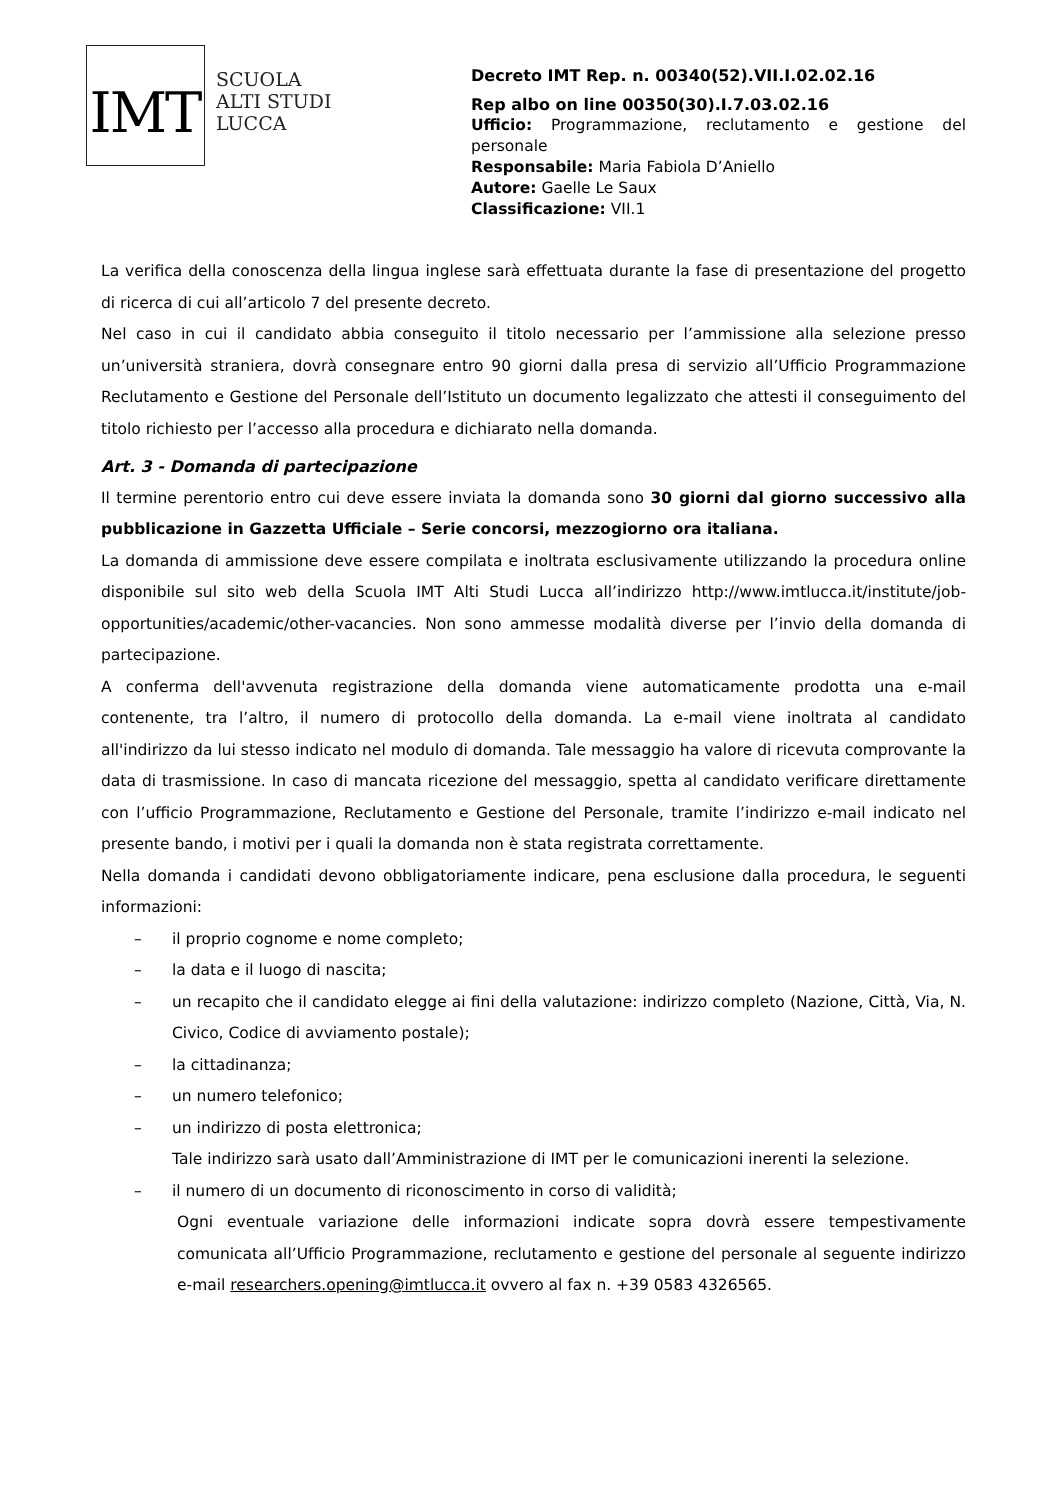IMT
SCUOLA
ALTI STUDI
LUCCA
Decreto IMT Rep. n. 00340(52).VII.I.02.02.16
Rep albo on line 00350(30).I.7.03.02.16
Ufficio: Programmazione, reclutamento e gestione del personale
Responsabile: Maria Fabiola D’Aniello
Autore: Gaelle Le Saux
Classificazione: VII.1
La verifica della conoscenza della lingua inglese sarà effettuata durante la fase di presentazione del progetto di ricerca di cui all’articolo 7 del presente decreto.
Nel caso in cui il candidato abbia conseguito il titolo necessario per l’ammissione alla selezione presso un’università straniera, dovrà consegnare entro 90 giorni dalla presa di servizio all’Ufficio Programmazione Reclutamento e Gestione del Personale dell’Istituto un documento legalizzato che attesti il conseguimento del titolo richiesto per l’accesso alla procedura e dichiarato nella domanda.
Art. 3 - Domanda di partecipazione
Il termine perentorio entro cui deve essere inviata la domanda sono 30 giorni dal giorno successivo alla pubblicazione in Gazzetta Ufficiale – Serie concorsi, mezzogiorno ora italiana.
La domanda di ammissione deve essere compilata e inoltrata esclusivamente utilizzando la procedura online disponibile sul sito web della Scuola IMT Alti Studi Lucca all’indirizzo http://www.imtlucca.it/institute/job-opportunities/academic/other-vacancies. Non sono ammesse modalità diverse per l’invio della domanda di partecipazione.
A conferma dell'avvenuta registrazione della domanda viene automaticamente prodotta una e-mail contenente, tra l’altro, il numero di protocollo della domanda. La e-mail viene inoltrata al candidato all'indirizzo da lui stesso indicato nel modulo di domanda. Tale messaggio ha valore di ricevuta comprovante la data di trasmissione. In caso di mancata ricezione del messaggio, spetta al candidato verificare direttamente con l’ufficio Programmazione, Reclutamento e Gestione del Personale, tramite l’indirizzo e-mail indicato nel presente bando, i motivi per i quali la domanda non è stata registrata correttamente.
Nella domanda i candidati devono obbligatoriamente indicare, pena esclusione dalla procedura, le seguenti informazioni:
– il proprio cognome e nome completo;
– la data e il luogo di nascita;
– un recapito che il candidato elegge ai fini della valutazione: indirizzo completo (Nazione, Città, Via, N. Civico, Codice di avviamento postale);
– la cittadinanza;
– un numero telefonico;
– un indirizzo di posta elettronica;
Tale indirizzo sarà usato dall’Amministrazione di IMT per le comunicazioni inerenti la selezione.
– il numero di un documento di riconoscimento in corso di validità;
Ogni eventuale variazione delle informazioni indicate sopra dovrà essere tempestivamente comunicata all’Ufficio Programmazione, reclutamento e gestione del personale al seguente indirizzo e-mail researchers.opening@imtlucca.it ovvero al fax n. +39 0583 4326565.